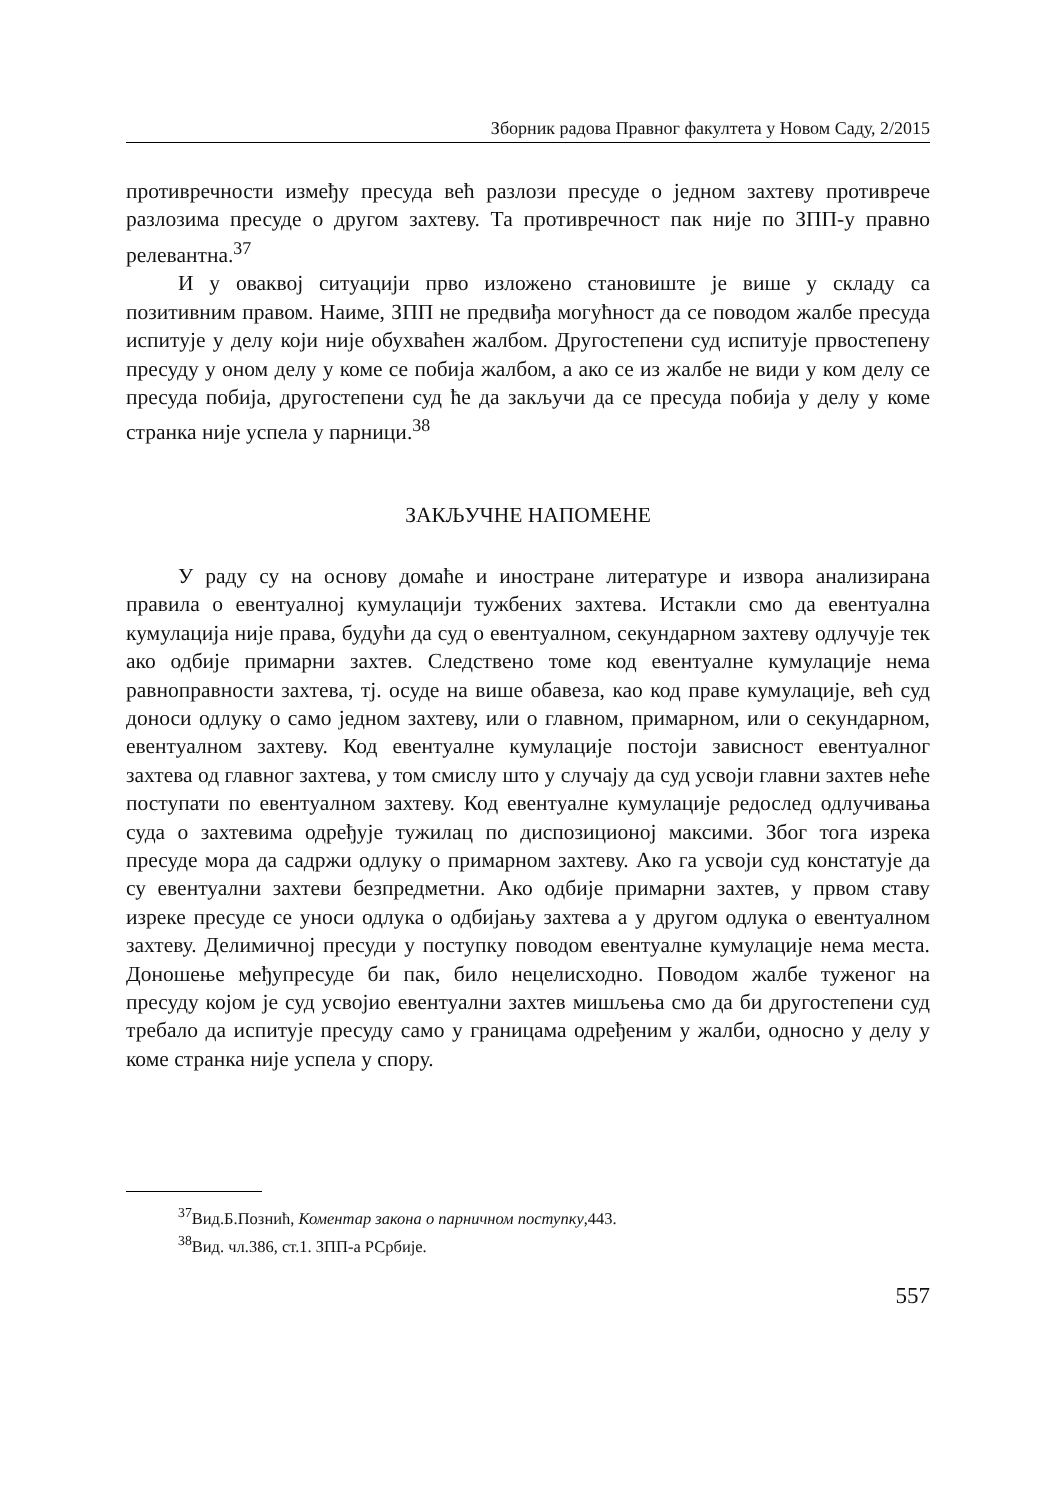Зборник радова Правног факултета у Новом Саду, 2/2015
противречности између пресуда већ разлози пресуде о једном захтеву противрече разлозима пресуде о другом захтеву. Та противречност пак није по ЗПП-у правно релевантна.<sup>37</sup>
И у оваквој ситуацији прво изложено становиште је више у складу са позитивним правом. Наиме, ЗПП не предвиђа могућност да се поводом жалбе пресуда испитује у делу који није обухваћен жалбом. Другостепени суд испитује првостепену пресуду у оном делу у коме се побија жалбом, а ако се из жалбе не види у ком делу се пресуда побија, другостепени суд ће да закључи да се пресуда побија у делу у коме странка није успела у парници.<sup>38</sup>
ЗАКЉУЧНЕ НАПОМЕНЕ
У раду су на основу домаће и иностране литературе и извора анализирана правила о евентуалној кумулацији тужбених захтева. Истакли смо да евентуална кумулација није права, будући да суд о евентуалном, секундарном захтеву одлучује тек ако одбије примарни захтев. Следствено томе код евентуалне кумулације нема равноправности захтева, тј. осуде на више обавеза, као код праве кумулације, већ суд доноси одлуку о само једном захтеву, или о главном, примарном, или о секундарном, евентуалном захтеву. Код евентуалне кумулације постоји зависност евентуалног захтева од главног захтева, у том смислу што у случају да суд усвоји главни захтев неће поступати по евентуалном захтеву. Код евентуалне кумулације редослед одлучивања суда о захтевима одређује тужилац по диспозиционој максими. Због тога изрека пресуде мора да садржи одлуку о примарном захтеву. Ако га усвоји суд констатује да су евентуални захтеви безпредметни. Ако одбије примарни захтев, у првом ставу изреке пресуде се уноси одлука о одбијању захтева а у другом одлука о евентуалном захтеву. Делимичној пресуди у поступку поводом евентуалне кумулације нема места. Доношење међупресуде би пак, било нецелисходно. Поводом жалбе туженог на пресуду којом је суд усвојио евентуални захтев мишљења смо да би другостепени суд требало да испитује пресуду само у границама одређеним у жалби, односно у делу у коме странка није успела у спору.
<sup>37</sup> Вид.Б.Познић, Коментар закона о парничном поступку,443.
<sup>38</sup> Вид. чл.386, ст.1. ЗПП-а РСрбије.
557